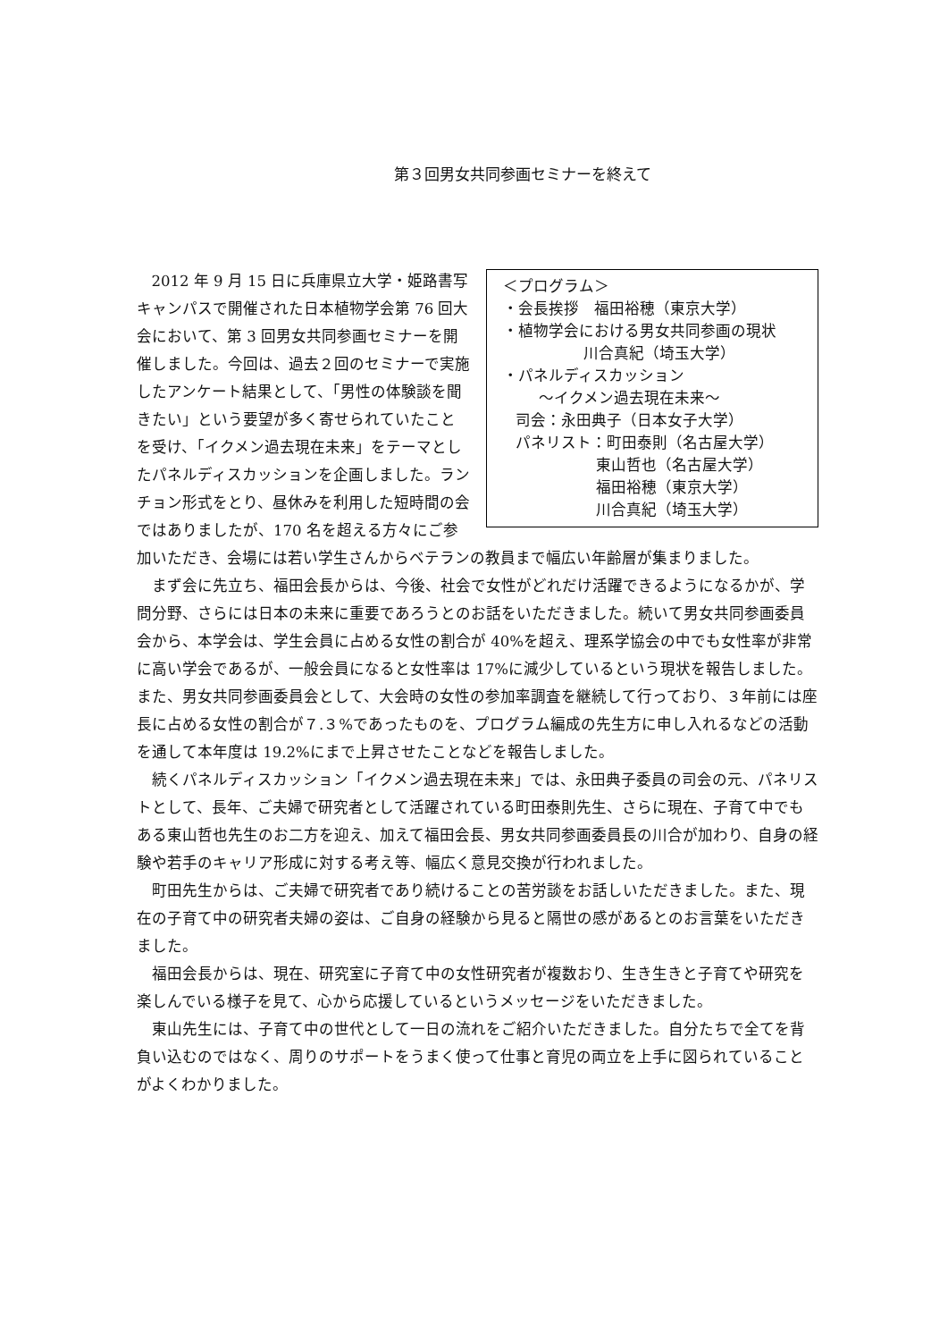第３回男女共同参画セミナーを終えて
＜プログラム＞
・会長挨拶　福田裕穂（東京大学）
・植物学会における男女共同参画の現状
川合真紀（埼玉大学）
・パネルディスカッション
〜イクメン過去現在未来〜
司会：永田典子（日本女子大学）
パネリスト：町田泰則（名古屋大学）
東山哲也（名古屋大学）
福田裕穂（東京大学）
川合真紀（埼玉大学）
2012 年 9 月 15 日に兵庫県立大学・姫路書写キャンパスで開催された日本植物学会第 76 回大会において、第 3 回男女共同参画セミナーを開催しました。今回は、過去２回のセミナーで実施したアンケート結果として、「男性の体験談を聞きたい」という要望が多く寄せられていたことを受け、「イクメン過去現在未来」をテーマとしたパネルディスカッションを企画しました。ランチョン形式をとり、昼休みを利用した短時間の会ではありましたが、170 名を超える方々にご参加いただき、会場には若い学生さんからベテランの教員まで幅広い年齢層が集まりました。
まず会に先立ち、福田会長からは、今後、社会で女性がどれだけ活躍できるようになるかが、学問分野、さらには日本の未来に重要であろうとのお話をいただきました。続いて男女共同参画委員会から、本学会は、学生会員に占める女性の割合が 40%を超え、理系学協会の中でも女性率が非常に高い学会であるが、一般会員になると女性率は 17%に減少しているという現状を報告しました。また、男女共同参画委員会として、大会時の女性の参加率調査を継続して行っており、３年前には座長に占める女性の割合が７.３%であったものを、プログラム編成の先生方に申し入れるなどの活動を通して本年度は 19.2%にまで上昇させたことなどを報告しました。
続くパネルディスカッション「イクメン過去現在未来」では、永田典子委員の司会の元、パネリストとして、長年、ご夫婦で研究者として活躍されている町田泰則先生、さらに現在、子育て中でもある東山哲也先生のお二方を迎え、加えて福田会長、男女共同参画委員長の川合が加わり、自身の経験や若手のキャリア形成に対する考え等、幅広く意見交換が行われました。
町田先生からは、ご夫婦で研究者であり続けることの苦労談をお話しいただきました。また、現在の子育て中の研究者夫婦の姿は、ご自身の経験から見ると隔世の感があるとのお言葉をいただきました。
福田会長からは、現在、研究室に子育て中の女性研究者が複数おり、生き生きと子育てや研究を楽しんでいる様子を見て、心から応援しているというメッセージをいただきました。
東山先生には、子育て中の世代として一日の流れをご紹介いただきました。自分たちで全てを背負い込むのではなく、周りのサポートをうまく使って仕事と育児の両立を上手に図られていることがよくわかりました。